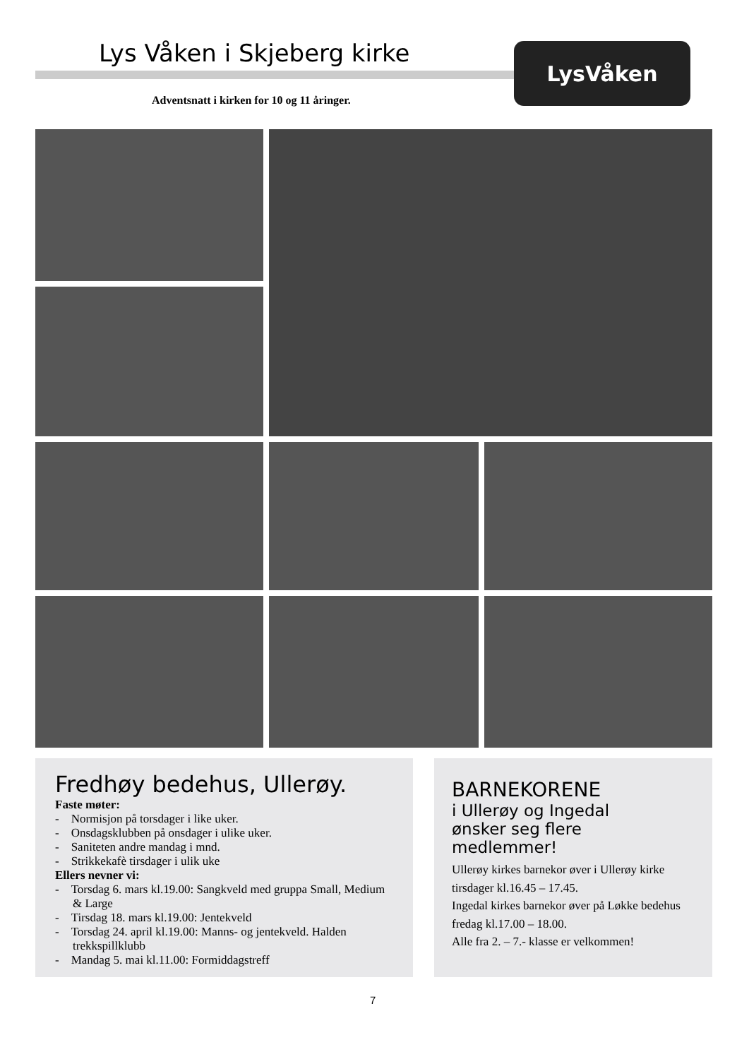Lys Våken i Skjeberg kirke
Adventsnatt i kirken for 10 og 11 åringer.
LysVåken
Fredhøy bedehus, Ullerøy.
Faste møter:
- Normisjon på torsdager i like uker.
- Onsdagsklubben på onsdager i ulike uker.
- Saniteten andre mandag i mnd.
- Strikkekafè tirsdager i ulik uke
Ellers nevner vi:
- Torsdag 6. mars kl.19.00: Sangkveld med gruppa Small, Medium & Large
- Tirsdag 18. mars kl.19.00: Jentekveld
- Torsdag 24. april kl.19.00: Manns- og jentekveld. Halden trekkspillklubb
- Mandag 5. mai kl.11.00: Formiddagstreff
BARNEKORENE
i Ullerøy og Ingedal
ønsker seg flere
medlemmer!
Ullerøy kirkes barnekor øver i Ullerøy kirke tirsdager kl.16.45 – 17.45.
Ingedal kirkes barnekor øver på Løkke bedehus fredag kl.17.00 – 18.00.
Alle fra 2. – 7.- klasse er velkommen!
7